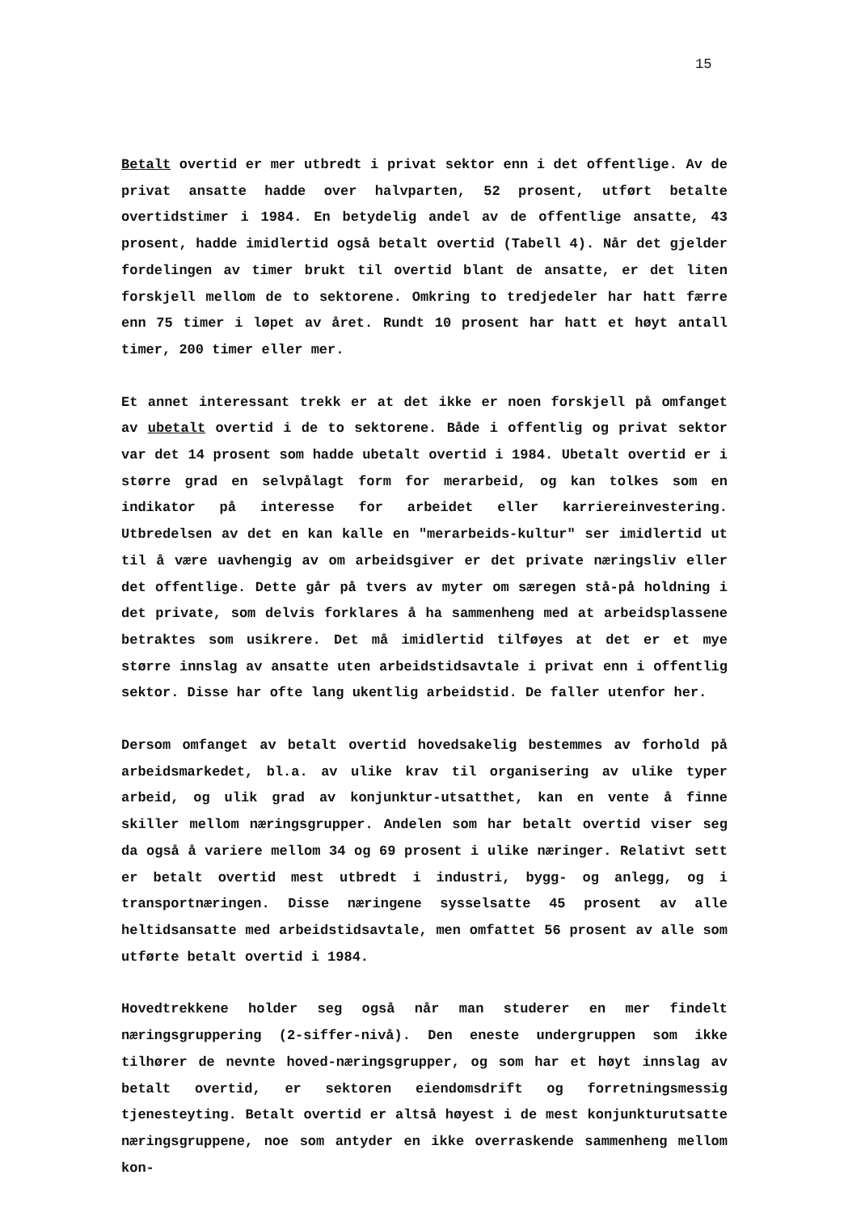15
Betalt overtid er mer utbredt i privat sektor enn i det offentlige. Av de privat ansatte hadde over halvparten, 52 prosent, utført betalte overtidstimer i 1984. En betydelig andel av de offentlige ansatte, 43 prosent, hadde imidlertid også betalt overtid (Tabell 4). Når det gjelder fordelingen av timer brukt til overtid blant de ansatte, er det liten forskjell mellom de to sektorene. Omkring to tredjedeler har hatt færre enn 75 timer i løpet av året. Rundt 10 prosent har hatt et høyt antall timer, 200 timer eller mer.
Et annet interessant trekk er at det ikke er noen forskjell på omfanget av ubetalt overtid i de to sektorene. Både i offentlig og privat sektor var det 14 prosent som hadde ubetalt overtid i 1984. Ubetalt overtid er i større grad en selvpålagt form for merarbeid, og kan tolkes som en indikator på interesse for arbeidet eller karriereinvestering. Utbredelsen av det en kan kalle en "merarbeids-kultur" ser imidlertid ut til å være uavhengig av om arbeidsgiver er det private næringsliv eller det offentlige. Dette går på tvers av myter om særegen stå-på holdning i det private, som delvis forklares å ha sammenheng med at arbeidsplassene betraktes som usikrere. Det må imidlertid tilføyes at det er et mye større innslag av ansatte uten arbeidstidsavtale i privat enn i offentlig sektor. Disse har ofte lang ukentlig arbeidstid. De faller utenfor her.
Dersom omfanget av betalt overtid hovedsakelig bestemmes av forhold på arbeidsmarkedet, bl.a. av ulike krav til organisering av ulike typer arbeid, og ulik grad av konjunktur-utsatthet, kan en vente å finne skiller mellom næringsgrupper. Andelen som har betalt overtid viser seg da også å variere mellom 34 og 69 prosent i ulike næringer. Relativt sett er betalt overtid mest utbredt i industri, bygg- og anlegg, og i transportnæringen. Disse næringene sysselsatte 45 prosent av alle heltidsansatte med arbeidstidsavtale, men omfattet 56 prosent av alle som utførte betalt overtid i 1984.
Hovedtrekkene holder seg også når man studerer en mer findelt næringsgruppering (2-siffer-nivå). Den eneste undergruppen som ikke tilhører de nevnte hoved-næringsgrupper, og som har et høyt innslag av betalt overtid, er sektoren eiendomsdrift og forretningsmessig tjenesteyting. Betalt overtid er altså høyest i de mest konjunkturutsatte næringsgruppene, noe som antyder en ikke overraskende sammenheng mellom kon-